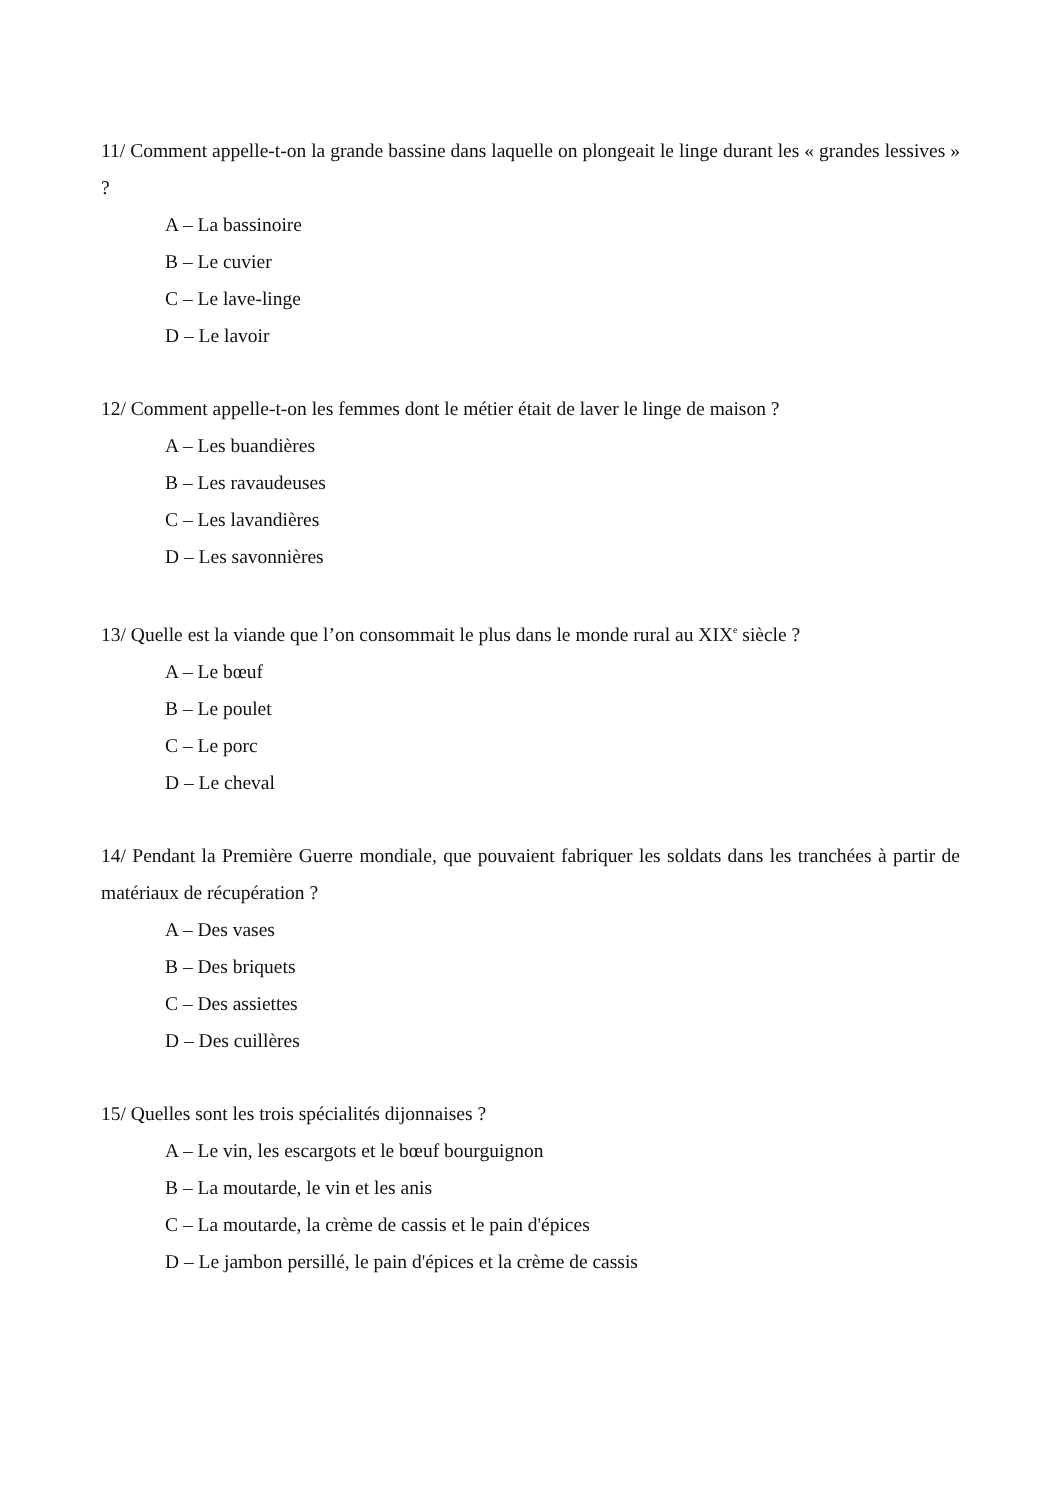11/ Comment appelle-t-on la grande bassine dans laquelle on plongeait le linge durant les « grandes lessives » ?
A – La bassinoire
B – Le cuvier
C – Le lave-linge
D – Le lavoir
12/ Comment appelle-t-on les femmes dont le métier était de laver le linge de maison ?
A – Les buandières
B – Les ravaudeuses
C – Les lavandières
D – Les savonnières
13/ Quelle est la viande que l’on consommait le plus dans le monde rural au XIX<sup>e</sup> siècle ?
A – Le bœuf
B – Le poulet
C – Le porc
D – Le cheval
14/ Pendant la Première Guerre mondiale, que pouvaient fabriquer les soldats dans les tranchées à partir de matériaux de récupération ?
A – Des vases
B – Des briquets
C – Des assiettes
D – Des cuillères
15/ Quelles sont les trois spécialités dijonnaises ?
A – Le vin, les escargots et le bœuf bourguignon
B – La moutarde, le vin et les anis
C – La moutarde, la crème de cassis et le pain d'épices
D – Le jambon persillé, le pain d'épices et la crème de cassis